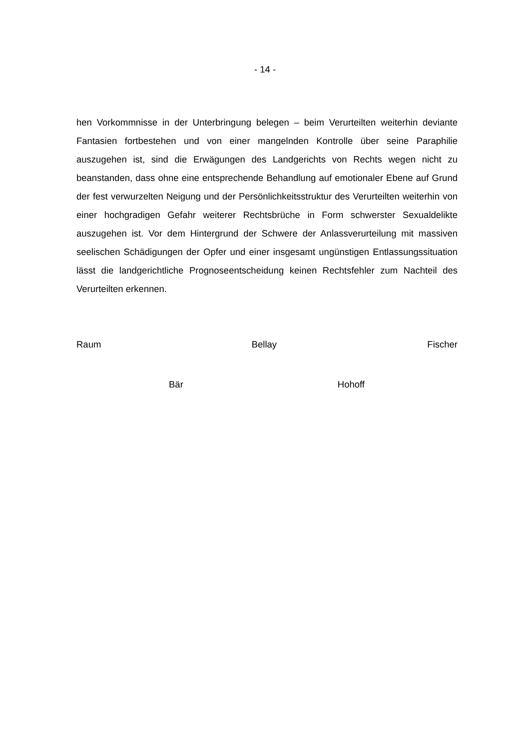- 14 -
hen Vorkommnisse in der Unterbringung belegen – beim Verurteilten weiterhin deviante Fantasien fortbestehen und von einer mangelnden Kontrolle über seine Paraphilie auszugehen ist, sind die Erwägungen des Landgerichts von Rechts wegen nicht zu beanstanden, dass ohne eine entsprechende Behandlung auf emotionaler Ebene auf Grund der fest verwurzelten Neigung und der Persönlichkeitsstruktur des Verurteilten weiterhin von einer hochgradigen Gefahr weiterer Rechtsbrüche in Form schwerster Sexualdelikte auszugehen ist. Vor dem Hintergrund der Schwere der Anlassverurteilung mit massiven seelischen Schädigungen der Opfer und einer insgesamt ungünstigen Entlassungssituation lässt die landgerichtliche Prognoseentscheidung keinen Rechtsfehler zum Nachteil des Verurteilten erkennen.
Raum Bellay Fischer
Bär Hohoff